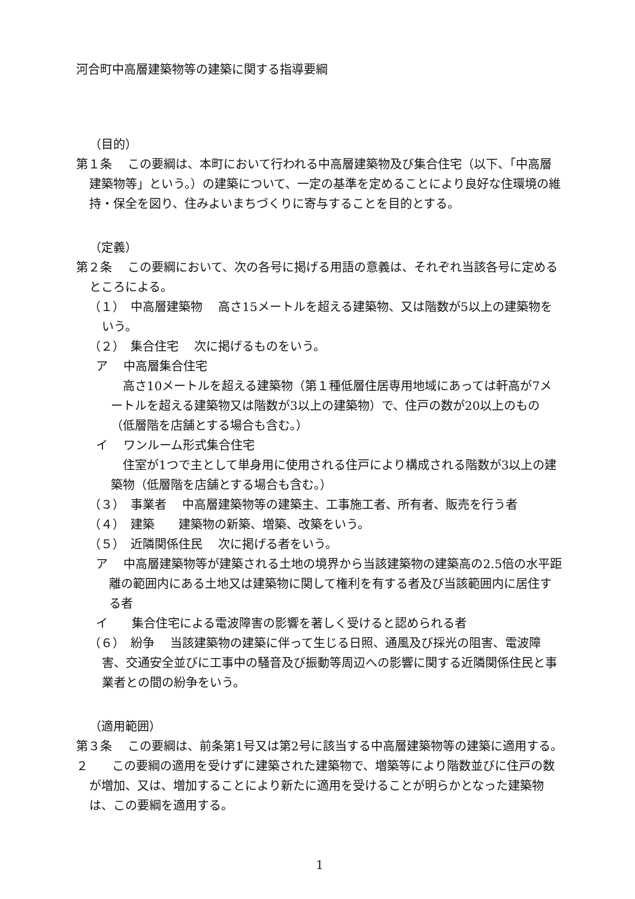河合町中高層建築物等の建築に関する指導要綱
（目的）
第１条　 この要綱は、本町において行われる中高層建築物及び集合住宅（以下、「中高層建築物等」という。）の建築について、一定の基準を定めることにより良好な住環境の維持・保全を図り、住みよいまちづくりに寄与することを目的とする。
（定義）
第２条　 この要綱において、次の各号に掲げる用語の意義は、それぞれ当該各号に定めるところによる。
（１）　中高層建築物　 高さ15メートルを超える建築物、又は階数が5以上の建築物をいう。
（２）　集合住宅　 次に掲げるものをいう。
ア　 中高層集合住宅
高さ10メートルを超える建築物（第１種低層住居専用地域にあっては軒高が7メートルを超える建築物又は階数が3以上の建築物）で、住戸の数が20以上のもの（低層階を店舗とする場合も含む。）
イ　 ワンルーム形式集合住宅
住室が1つで主として単身用に使用される住戸により構成される階数が3以上の建築物（低層階を店舗とする場合も含む。）
（３）　事業者　 中高層建築物等の建築主、工事施工者、所有者、販売を行う者
（４）　建築　　建築物の新築、増築、改築をいう。
（５）　近隣関係住民　 次に掲げる者をいう。
ア　 中高層建築物等が建築される土地の境界から当該建築物の建築高の2.5倍の水平距離の範囲内にある土地又は建築物に関して権利を有する者及び当該範囲内に居住する者
イ　　集合住宅による電波障害の影響を著しく受けると認められる者
（６）　紛争　 当該建築物の建築に伴って生じる日照、通風及び採光の阻害、電波障害、交通安全並びに工事中の騒音及び振動等周辺への影響に関する近隣関係住民と事業者との間の紛争をいう。
（適用範囲）
第３条　 この要綱は、前条第1号又は第2号に該当する中高層建築物等の建築に適用する。
２　　この要綱の適用を受けずに建築された建築物で、増築等により階数並びに住戸の数が増加、又は、増加することにより新たに適用を受けることが明らかとなった建築物は、この要綱を適用する。
1